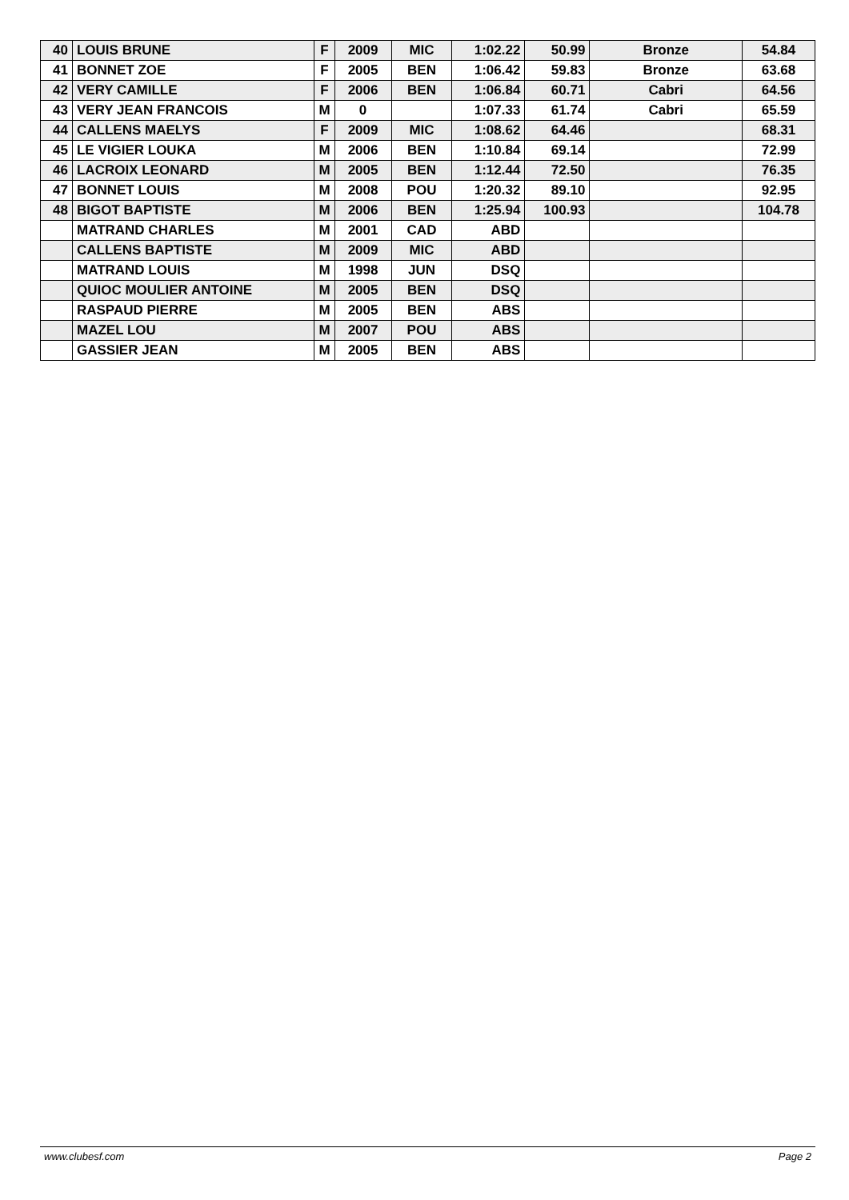| 40 | LOUIS BRUNE | F | 2009 | MIC | 1:02.22 | 50.99 | Bronze | 54.84 |
| 41 | BONNET ZOE | F | 2005 | BEN | 1:06.42 | 59.83 | Bronze | 63.68 |
| 42 | VERY CAMILLE | F | 2006 | BEN | 1:06.84 | 60.71 | Cabri | 64.56 |
| 43 | VERY JEAN FRANCOIS | M | 0 | | 1:07.33 | 61.74 | Cabri | 65.59 |
| 44 | CALLENS MAELYS | F | 2009 | MIC | 1:08.62 | 64.46 | | 68.31 |
| 45 | LE VIGIER LOUKA | M | 2006 | BEN | 1:10.84 | 69.14 | | 72.99 |
| 46 | LACROIX LEONARD | M | 2005 | BEN | 1:12.44 | 72.50 | | 76.35 |
| 47 | BONNET LOUIS | M | 2008 | POU | 1:20.32 | 89.10 | | 92.95 |
| 48 | BIGOT BAPTISTE | M | 2006 | BEN | 1:25.94 | 100.93 | | 104.78 |
| | MATRAND CHARLES | M | 2001 | CAD | ABD | | | |
| | CALLENS BAPTISTE | M | 2009 | MIC | ABD | | | |
| | MATRAND LOUIS | M | 1998 | JUN | DSQ | | | |
| | QUIOC MOULIER ANTOINE | M | 2005 | BEN | DSQ | | | |
| | RASPAUD PIERRE | M | 2005 | BEN | ABS | | | |
| | MAZEL LOU | M | 2007 | POU | ABS | | | |
| | GASSIER JEAN | M | 2005 | BEN | ABS | | | |
www.clubesf.com Page 2